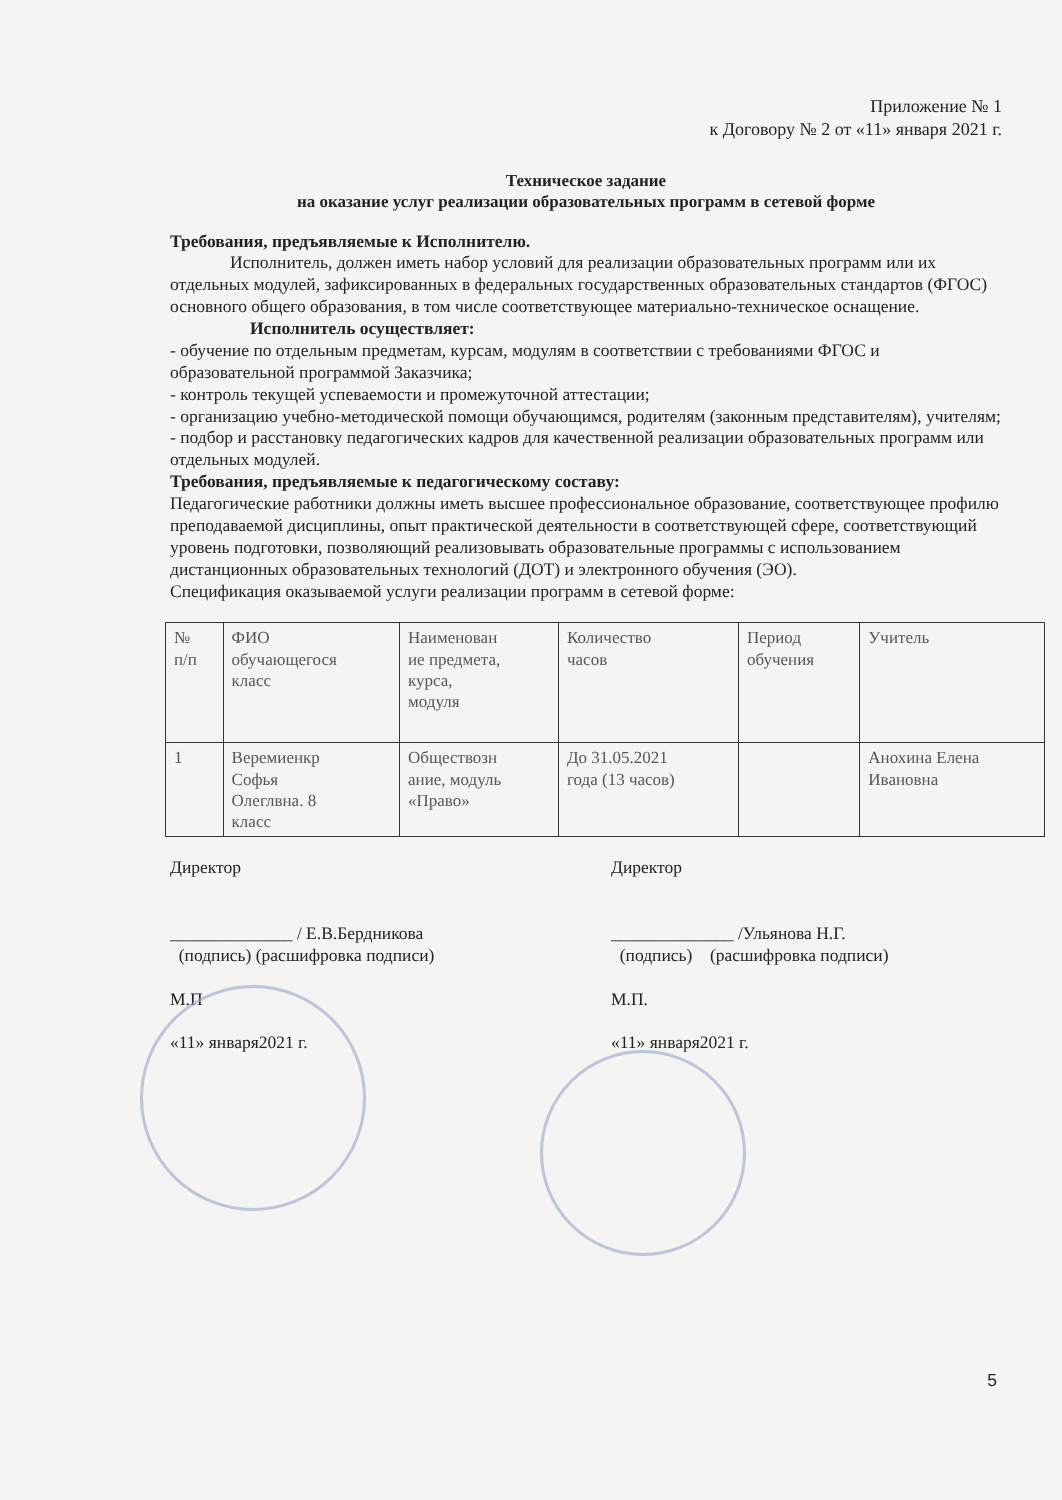Приложение № 1
к Договору № 2 от «11» января 2021 г.
Техническое задание
на оказание услуг реализации образовательных программ в сетевой форме
Требования, предъявляемые к Исполнителю.
Исполнитель, должен иметь набор условий для реализации образовательных программ или их отдельных модулей, зафиксированных в федеральных государственных образовательных стандартов (ФГОС) основного общего образования, в том числе соответствующее материально-техническое оснащение.
Исполнитель осуществляет:
- обучение по отдельным предметам, курсам, модулям в соответствии с требованиями ФГОС и образовательной программой Заказчика;
- контроль текущей успеваемости и промежуточной аттестации;
- организацию учебно-методической помощи обучающимся, родителям (законным представителям), учителям;
- подбор и расстановку педагогических кадров для качественной реализации образовательных программ или отдельных модулей.
Требования, предъявляемые к педагогическому составу:
Педагогические работники должны иметь высшее профессиональное образование, соответствующее профилю преподаваемой дисциплины, опыт практической деятельности в соответствующей сфере, соответствующий уровень подготовки, позволяющий реализовывать образовательные программы с использованием дистанционных образовательных технологий (ДОТ) и электронного обучения (ЭО).
Спецификация оказываемой услуги реализации программ в сетевой форме:
| № п/п | ФИО обучающегося класс | Наименован ие предмета, курса, модуля | Количество часов | Период обучения | Учитель |
| 1 | Веремиенкр Софья Олеглвна. 8 класс | Обществозн ание, модуль «Право» | До 31.05.2021 года (13 часов) | | Анохина Елена Ивановна |
Директор
______________ / Е.В.Бердникова
(подпись) (расшифровка подписи)
М.П
«11» января2021 г.
Директор
______________ /Ульянова Н.Г.
(подпись) (расшифровка подписи)
М.П.
«11» января2021 г.
5